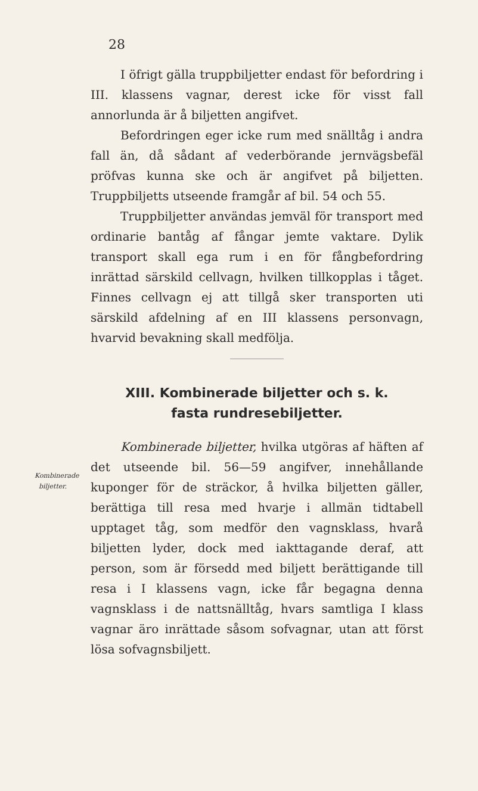28
I öfrigt gälla truppbiljetter endast för befordring i III. klassens vagnar, derest icke för visst fall annorlunda är å biljetten angifvet.
Befordringen eger icke rum med snälltåg i andra fall än, då sådant af vederbörande jernvägsbefäl pröfvas kunna ske och är angifvet på biljetten. Truppbiljetts utseende framgår af bil. 54 och 55.
Truppbiljetter användas jemväl för transport med ordinarie bantåg af fångar jemte vaktare. Dylik transport skall ega rum i en för fångbefordring inrättad särskild cellvagn, hvilken tillkopplas i tåget. Finnes cellvagn ej att tillgå sker transporten uti särskild afdelning af en III klassens personvagn, hvarvid bevakning skall medfölja.
XIII. Kombinerade biljetter och s. k.
fasta rundresebiljetter.
Kombinerade biljetter, hvilka utgöras af häften af det utseende bil. 56—59 angifver, innehållande kuponger för de sträckor, å hvilka biljetten gäller, berättiga till resa med hvarje i allmän tidtabell upptaget tåg, som medför den vagnsklass, hvarå biljetten lyder, dock med iakttagande deraf, att person, som är försedd med biljett berättigande till resa i I klassens vagn, icke får begagna denna vagnsklass i de nattsnälltåg, hvars samtliga I klass vagnar äro inrättade såsom sofvagnar, utan att först lösa sofvagnsbiljett.
Kombinerade
biljetter.